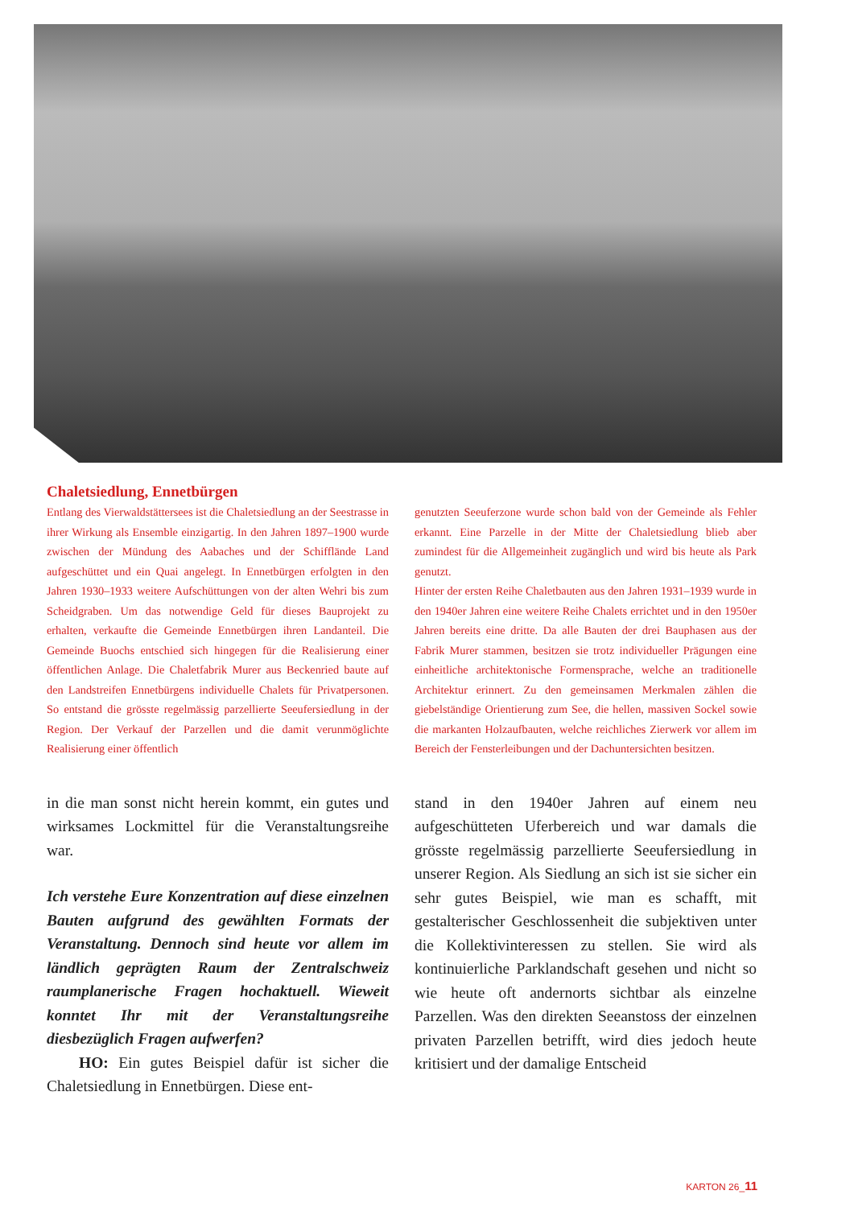Chaletsiedlung, Ennetbürgen
Entlang des Vierwaldstättersees ist die Chaletsiedlung an der Seestrasse in ihrer Wirkung als Ensemble einzigartig. In den Jahren 1897–1900 wurde zwischen der Mündung des Aabaches und der Schifflände Land aufgeschüttet und ein Quai angelegt. In Ennetbürgen erfolgten in den Jahren 1930–1933 weitere Aufschüttungen von der alten Wehri bis zum Scheidgraben. Um das notwendige Geld für dieses Bauprojekt zu erhalten, verkaufte die Gemeinde Ennetbürgen ihren Landanteil. Die Gemeinde Buochs entschied sich hingegen für die Realisierung einer öffentlichen Anlage. Die Chaletfabrik Murer aus Beckenried baute auf den Landstreifen Ennetbürgens individuelle Chalets für Privatpersonen. So entstand die grösste regelmässig parzellierte Seeufersiedlung in der Region. Der Verkauf der Parzellen und die damit verunmöglichte Realisierung einer öffentlich
genutzten Seeuferzone wurde schon bald von der Gemeinde als Fehler erkannt. Eine Parzelle in der Mitte der Chaletsiedlung blieb aber zumindest für die Allgemeinheit zugänglich und wird bis heute als Park genutzt.
Hinter der ersten Reihe Chaletbauten aus den Jahren 1931–1939 wurde in den 1940er Jahren eine weitere Reihe Chalets errichtet und in den 1950er Jahren bereits eine dritte. Da alle Bauten der drei Bauphasen aus der Fabrik Murer stammen, besitzen sie trotz individueller Prägungen eine einheitliche architektonische Formensprache, welche an traditionelle Architektur erinnert. Zu den gemeinsamen Merkmalen zählen die giebelständige Orientierung zum See, die hellen, massiven Sockel sowie die markanten Holzaufbauten, welche reichliches Zierwerk vor allem im Bereich der Fensterleibungen und der Dachuntersichten besitzen.
in die man sonst nicht herein kommt, ein gutes und wirksames Lockmittel für die Veranstaltungsreihe war.
Ich verstehe Eure Konzentration auf diese einzelnen Bauten aufgrund des gewählten Formats der Veranstaltung. Dennoch sind heute vor allem im ländlich geprägten Raum der Zentralschweiz raumplanerische Fragen hochaktuell. Wieweit konntet Ihr mit der Veranstaltungsreihe diesbezüglich Fragen aufwerfen?
HO: Ein gutes Beispiel dafür ist sicher die Chaletsiedlung in Ennetbürgen. Diese ent-
stand in den 1940er Jahren auf einem neu aufgeschütteten Uferbereich und war damals die grösste regelmässig parzellierte Seeufersiedlung in unserer Region. Als Siedlung an sich ist sie sicher ein sehr gutes Beispiel, wie man es schafft, mit gestalterischer Geschlossenheit die subjektiven unter die Kollektivinteressen zu stellen. Sie wird als kontinuierliche Parklandschaft gesehen und nicht so wie heute oft andernorts sichtbar als einzelne Parzellen. Was den direkten Seeanstoss der einzelnen privaten Parzellen betrifft, wird dies jedoch heute kritisiert und der damalige Entscheid
KARTON 26_11